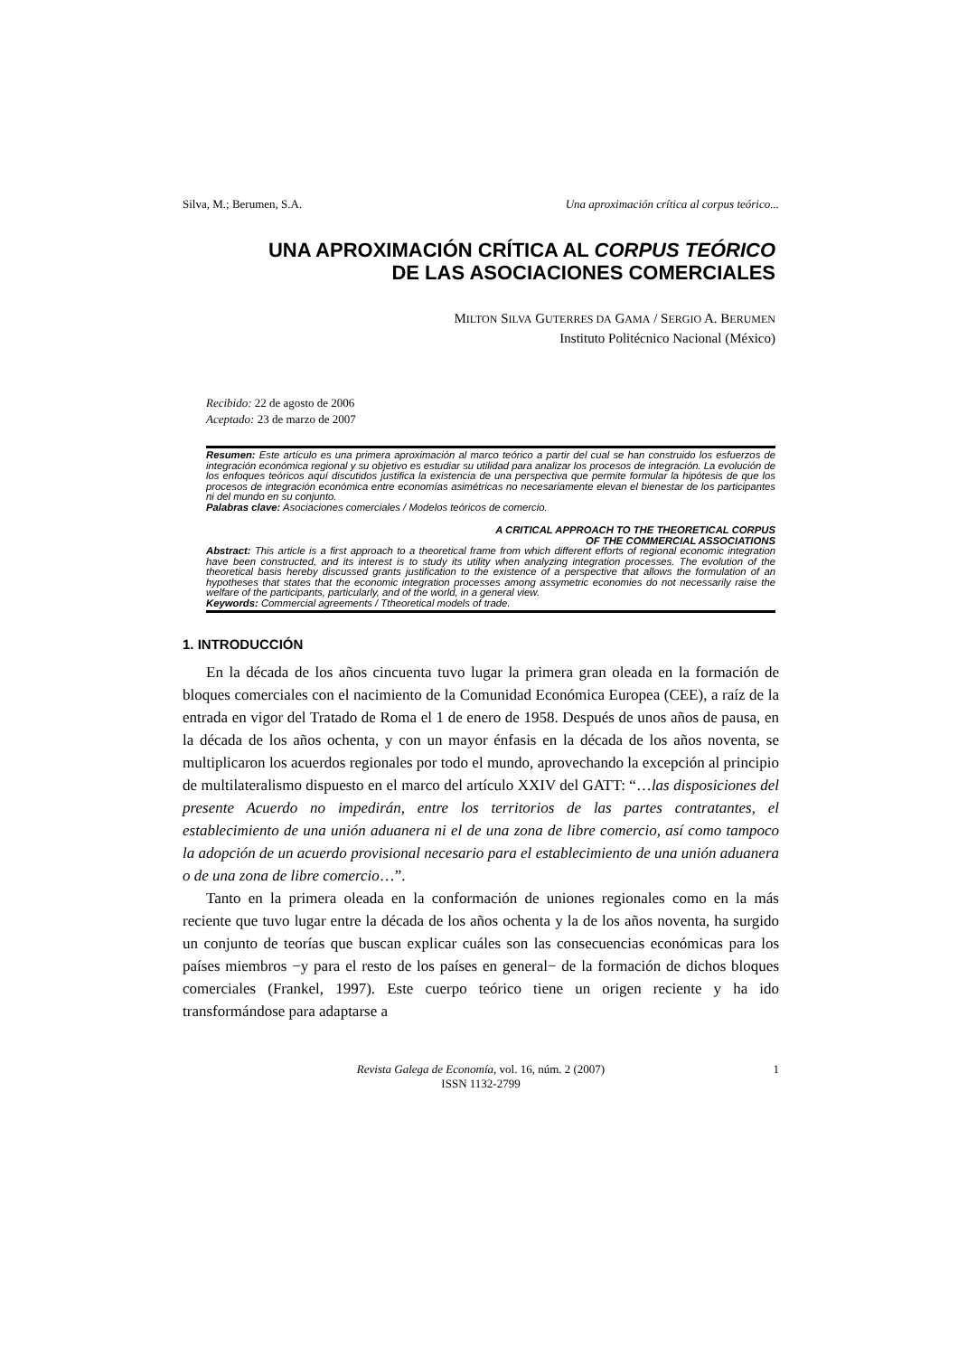Silva, M.; Berumen, S.A. Una aproximación crítica al corpus teórico...
UNA APROXIMACIÓN CRÍTICA AL CORPUS TEÓRICO
DE LAS ASOCIACIONES COMERCIALES
MILTON SILVA GUTERRES DA GAMA / SERGIO A. BERUMEN
Instituto Politécnico Nacional (México)
Recibido: 22 de agosto de 2006
Aceptado: 23 de marzo de 2007
Resumen: Este artículo es una primera aproximación al marco teórico a partir del cual se han construido los esfuerzos de integración económica regional y su objetivo es estudiar su utilidad para analizar los procesos de integración. La evolución de los enfoques teóricos aquí discutidos justifica la existencia de una perspectiva que permite formular la hipótesis de que los procesos de integración económica entre economías asimétricas no necesariamente elevan el bienestar de los participantes ni del mundo en su conjunto.
Palabras clave: Asociaciones comerciales / Modelos teóricos de comercio.
A CRITICAL APPROACH TO THE THEORETICAL CORPUS
OF THE COMMERCIAL ASSOCIATIONS
Abstract: This article is a first approach to a theoretical frame from which different efforts of regional economic integration have been constructed, and its interest is to study its utility when analyzing integration processes. The evolution of the theoretical basis hereby discussed grants justification to the existence of a perspective that allows the formulation of an hypotheses that states that the economic integration processes among assymetric economies do not necessarily raise the welfare of the participants, particularly, and of the world, in a general view.
Keywords: Commercial agreements / Ttheoretical models of trade.
1. INTRODUCCIÓN
En la década de los años cincuenta tuvo lugar la primera gran oleada en la formación de bloques comerciales con el nacimiento de la Comunidad Económica Europea (CEE), a raíz de la entrada en vigor del Tratado de Roma el 1 de enero de 1958. Después de unos años de pausa, en la década de los años ochenta, y con un mayor énfasis en la década de los años noventa, se multiplicaron los acuerdos regionales por todo el mundo, aprovechando la excepción al principio de multilateralismo dispuesto en el marco del artículo XXIV del GATT: “…las disposiciones del presente Acuerdo no impedirán, entre los territorios de las partes contratantes, el establecimiento de una unión aduanera ni el de una zona de libre comercio, así como tampoco la adopción de un acuerdo provisional necesario para el establecimiento de una unión aduanera o de una zona de libre comercio…”.
Tanto en la primera oleada en la conformación de uniones regionales como en la más reciente que tuvo lugar entre la década de los años ochenta y la de los años noventa, ha surgido un conjunto de teorías que buscan explicar cuáles son las consecuencias económicas para los países miembros −y para el resto de los países en general− de la formación de dichos bloques comerciales (Frankel, 1997). Este cuerpo teórico tiene un origen reciente y ha ido transformándose para adaptarse a
Revista Galega de Economía, vol. 16, núm. 2 (2007)
ISSN 1132-2799
1